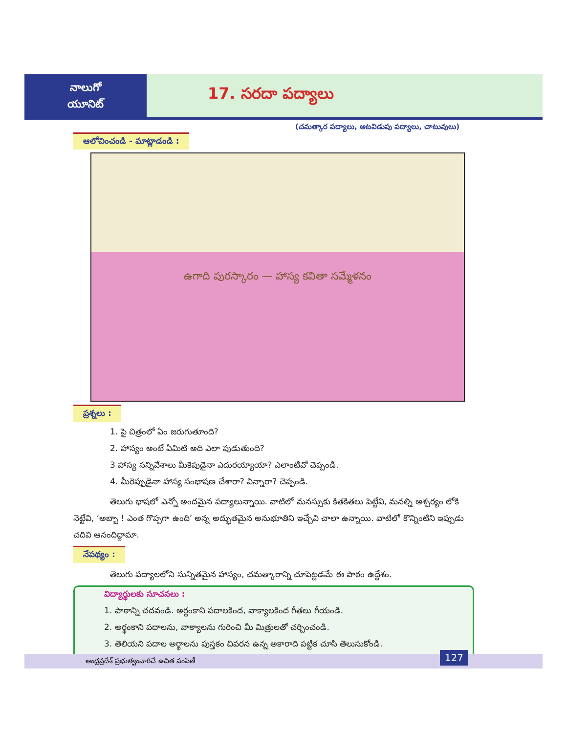నాలుగో
యూనిట్
17. సరదా పద్యాలు
(చమత్కార పద్యాలు, ఆటవిడుపు పద్యాలు, చాటువులు)
ఆలోచించండి - మాట్లాడండి :
ఉగాది పురస్కారం — హాస్య కవితా సమ్మేళనం
ప్రశ్నలు :
1. పై చిత్రంలో ఏం జరుగుతూంది?
2. హాస్యం అంటే ఏమిటి అది ఎలా పుడుతుంది?
3 హాస్య సన్నివేశాలు మీకెపుడైనా ఎదురయ్యాయా? ఎలాంటివో చెప్పండి.
4. మీరెప్పుడైనా హాస్య సంభాషణ చేశారా? విన్నారా? చెప్పండి.
తెలుగు భాషలో ఎన్నో అందమైన పద్యాలున్నాయి. వాటిలో మనస్సుకు కితకితలు పెట్టేవి, మనల్ని ఆశ్చర్యం లోకి నెట్టేవి, ‘అబ్బా ! ఎంత గొప్పగా ఉంది’ అన్న అద్భుతమైన అనుభూతిని ఇచ్చేవి చాలా ఉన్నాయి. వాటిలో కొన్నింటిని ఇప్పుడు చదివి ఆనందిద్దామా.
నేపథ్యం :
తెలుగు పద్యాలలోని సున్నితమైన హాస్యం, చమత్కారాన్ని చూపెట్టడమే ఈ పాఠం ఉద్దేశం.
విద్యార్థులకు సూచనలు :
1. పాఠాన్ని చదవండి. అర్థంకాని పదాలకింద, వాక్యాలకింద గీతలు గీయండి.
2. అర్థంకాని పదాలను, వాక్యాలను గురించి మీ మిత్రులతో చర్చించండి.
3. తెలియని పదాల అర్థాలను పుస్తకం చివరన ఉన్న అకారాది పట్టిక చూసి తెలుసుకోండి.
ఆంధ్రప్రదేశ్ ప్రభుత్వంవారిచే ఉచిత పంపిణీ
127